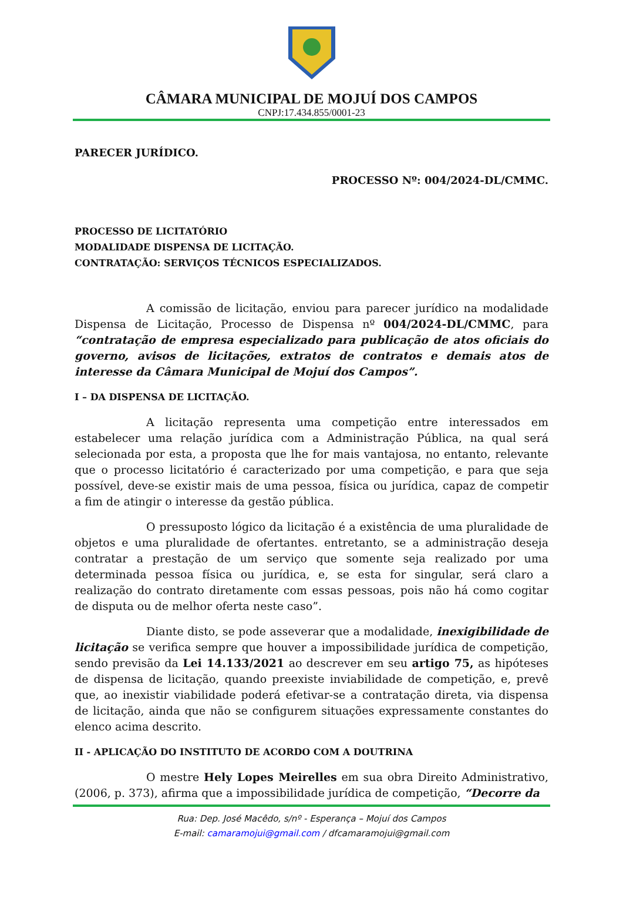CÂMARA MUNICIPAL DE MOJUÍ DOS CAMPOS
CNPJ:17.434.855/0001-23
PARECER JURÍDICO.
PROCESSO Nº: 004/2024-DL/CMMC.
PROCESSO DE LICITATÓRIO
MODALIDADE DISPENSA DE LICITAÇÃO.
CONTRATAÇÃO: SERVIÇOS TÉCNICOS ESPECIALIZADOS.
A comissão de licitação, enviou para parecer jurídico na modalidade Dispensa de Licitação, Processo de Dispensa nº 004/2024-DL/CMMC, para “contratação de empresa especializado para publicação de atos oficiais do governo, avisos de licitações, extratos de contratos e demais atos de interesse da Câmara Municipal de Mojuí dos Campos”.
I – DA DISPENSA DE LICITAÇÃO.
A licitação representa uma competição entre interessados em estabelecer uma relação jurídica com a Administração Pública, na qual será selecionada por esta, a proposta que lhe for mais vantajosa, no entanto, relevante que o processo licitatório é caracterizado por uma competição, e para que seja possível, deve-se existir mais de uma pessoa, física ou jurídica, capaz de competir a fim de atingir o interesse da gestão pública.
O pressuposto lógico da licitação é a existência de uma pluralidade de objetos e uma pluralidade de ofertantes. entretanto, se a administração deseja contratar a prestação de um serviço que somente seja realizado por uma determinada pessoa física ou jurídica, e, se esta for singular, será claro a realização do contrato diretamente com essas pessoas, pois não há como cogitar de disputa ou de melhor oferta neste caso”.
Diante disto, se pode asseverar que a modalidade, inexigibilidade de licitação se verifica sempre que houver a impossibilidade jurídica de competição, sendo previsão da Lei 14.133/2021 ao descrever em seu artigo 75, as hipóteses de dispensa de licitação, quando preexiste inviabilidade de competição, e, prevê que, ao inexistir viabilidade poderá efetivar-se a contratação direta, via dispensa de licitação, ainda que não se configurem situações expressamente constantes do elenco acima descrito.
II - APLICAÇÃO DO INSTITUTO DE ACORDO COM A DOUTRINA
O mestre Hely Lopes Meirelles em sua obra Direito Administrativo, (2006, p. 373), afirma que a impossibilidade jurídica de competição, “Decorre da
Rua: Dep. José Macêdo, s/nº - Esperança – Mojuí dos Campos
E-mail: camaramojui@gmail.com / dfcamaramojui@gmail.com